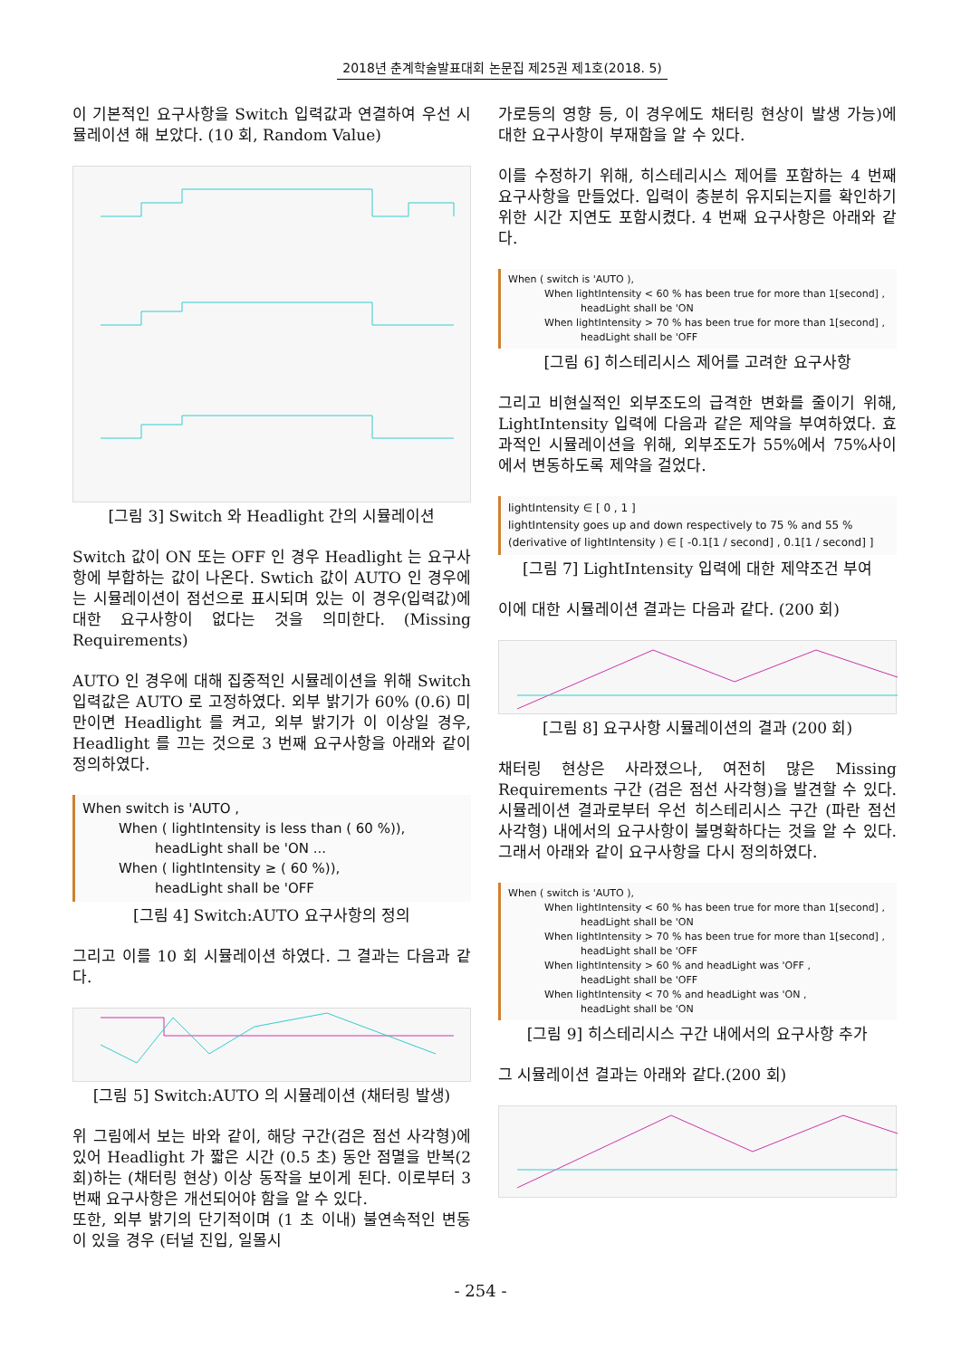2018년 춘계학술발표대회 논문집 제25권 제1호(2018. 5)
이 기본적인 요구사항을 Switch 입력값과 연결하여 우선 시뮬레이션 해 보았다. (10 회, Random Value)
[그림 3] Switch 와 Headlight 간의 시뮬레이션
Switch 값이 ON 또는 OFF 인 경우 Headlight 는 요구사항에 부합하는 값이 나온다. Swtich 값이 AUTO 인 경우에는 시뮬레이션이 점선으로 표시되며 있는 이 경우(입력값)에 대한 요구사항이 없다는 것을 의미한다. (Missing Requirements)
AUTO 인 경우에 대해 집중적인 시뮬레이션을 위해 Switch 입력값은 AUTO 로 고정하였다. 외부 밝기가 60% (0.6) 미만이면 Headlight 를 켜고, 외부 밝기가 이 이상일 경우, Headlight 를 끄는 것으로 3 번째 요구사항을 아래와 같이 정의하였다.
When switch is 'AUTO ,
When ( lightIntensity is less than ( 60 %)),
headLight shall be 'ON ...
When ( lightIntensity ≥ ( 60 %)),
headLight shall be 'OFF
[그림 4] Switch:AUTO 요구사항의 정의
그리고 이를 10 회 시뮬레이션 하였다. 그 결과는 다음과 같다.
[그림 5] Switch:AUTO 의 시뮬레이션 (채터링 발생)
위 그림에서 보는 바와 같이, 해당 구간(검은 점선 사각형)에 있어 Headlight 가 짧은 시간 (0.5 초) 동안 점멸을 반복(2 회)하는 (채터링 현상) 이상 동작을 보이게 된다. 이로부터 3 번째 요구사항은 개선되어야 함을 알 수 있다.
또한, 외부 밝기의 단기적이며 (1 초 이내) 불연속적인 변동이 있을 경우 (터널 진입, 일몰시
가로등의 영향 등, 이 경우에도 채터링 현상이 발생 가능)에 대한 요구사항이 부재함을 알 수 있다.
이를 수정하기 위해, 히스테리시스 제어를 포함하는 4 번째 요구사항을 만들었다. 입력이 충분히 유지되는지를 확인하기 위한 시간 지연도 포함시켰다. 4 번째 요구사항은 아래와 같다.
When ( switch is 'AUTO ),
When lightIntensity < 60 % has been true for more than 1[second] ,
headLight shall be 'ON
When lightIntensity > 70 % has been true for more than 1[second] ,
headLight shall be 'OFF
[그림 6] 히스테리시스 제어를 고려한 요구사항
그리고 비현실적인 외부조도의 급격한 변화를 줄이기 위해, LightIntensity 입력에 다음과 같은 제약을 부여하였다. 효과적인 시뮬레이션을 위해, 외부조도가 55%에서 75%사이에서 변동하도록 제약을 걸었다.
lightIntensity ∈ [ 0 , 1 ]
lightIntensity goes up and down respectively to 75 % and 55 %
(derivative of lightIntensity ) ∈ [ -0.1[1 / second] , 0.1[1 / second] ]
[그림 7] LightIntensity 입력에 대한 제약조건 부여
이에 대한 시뮬레이션 결과는 다음과 같다. (200 회)
[그림 8] 요구사항 시뮬레이션의 결과 (200 회)
채터링 현상은 사라졌으나, 여전히 많은 Missing Requirements 구간 (검은 점선 사각형)을 발견할 수 있다. 시뮬레이션 결과로부터 우선 히스테리시스 구간 (파란 점선 사각형) 내에서의 요구사항이 불명확하다는 것을 알 수 있다. 그래서 아래와 같이 요구사항을 다시 정의하였다.
When ( switch is 'AUTO ),
When lightIntensity < 60 % has been true for more than 1[second] ,
headLight shall be 'ON
When lightIntensity > 70 % has been true for more than 1[second] ,
headLight shall be 'OFF
When lightIntensity > 60 % and headLight was 'OFF ,
headLight shall be 'OFF
When lightIntensity < 70 % and headLight was 'ON ,
headLight shall be 'ON
[그림 9] 히스테리시스 구간 내에서의 요구사항 추가
그 시뮬레이션 결과는 아래와 같다.(200 회)
- 254 -